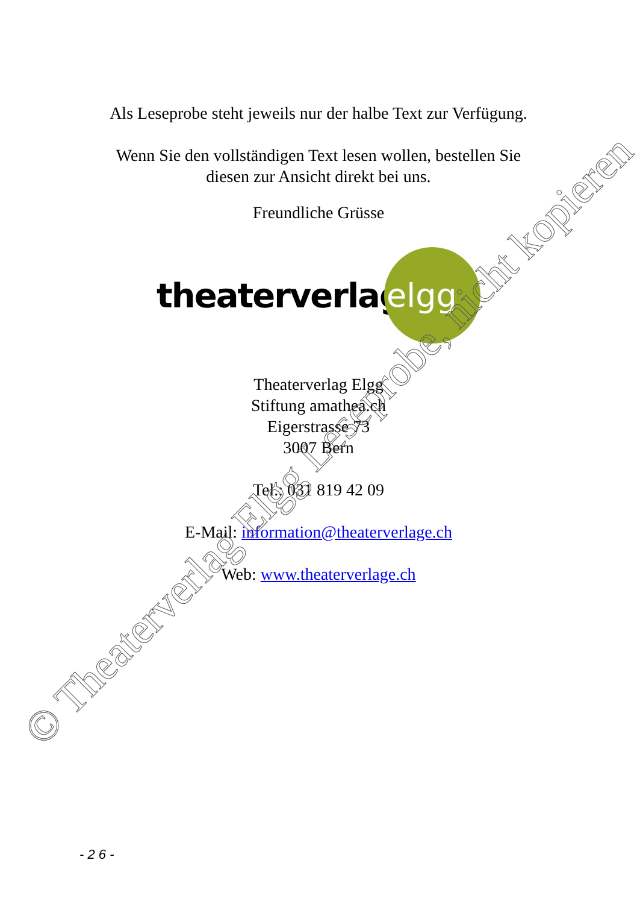Als Leseprobe steht jeweils nur der halbe Text zur Verfügung.
Wenn Sie den vollständigen Text lesen wollen, bestellen Sie
diesen zur Ansicht direkt bei uns.
Freundliche Grüsse
theaterverlag
elgg
Theaterverlag Elgg
Stiftung amathea.ch
Eigerstrasse 73
3007 Bern
Tel.: 031 819 42 09
E-Mail: information@theaterverlage.ch
Web: www.theaterverlage.ch
© Theaterverlag Elgg Leseprobe, nicht kopieren
- 2 6 -